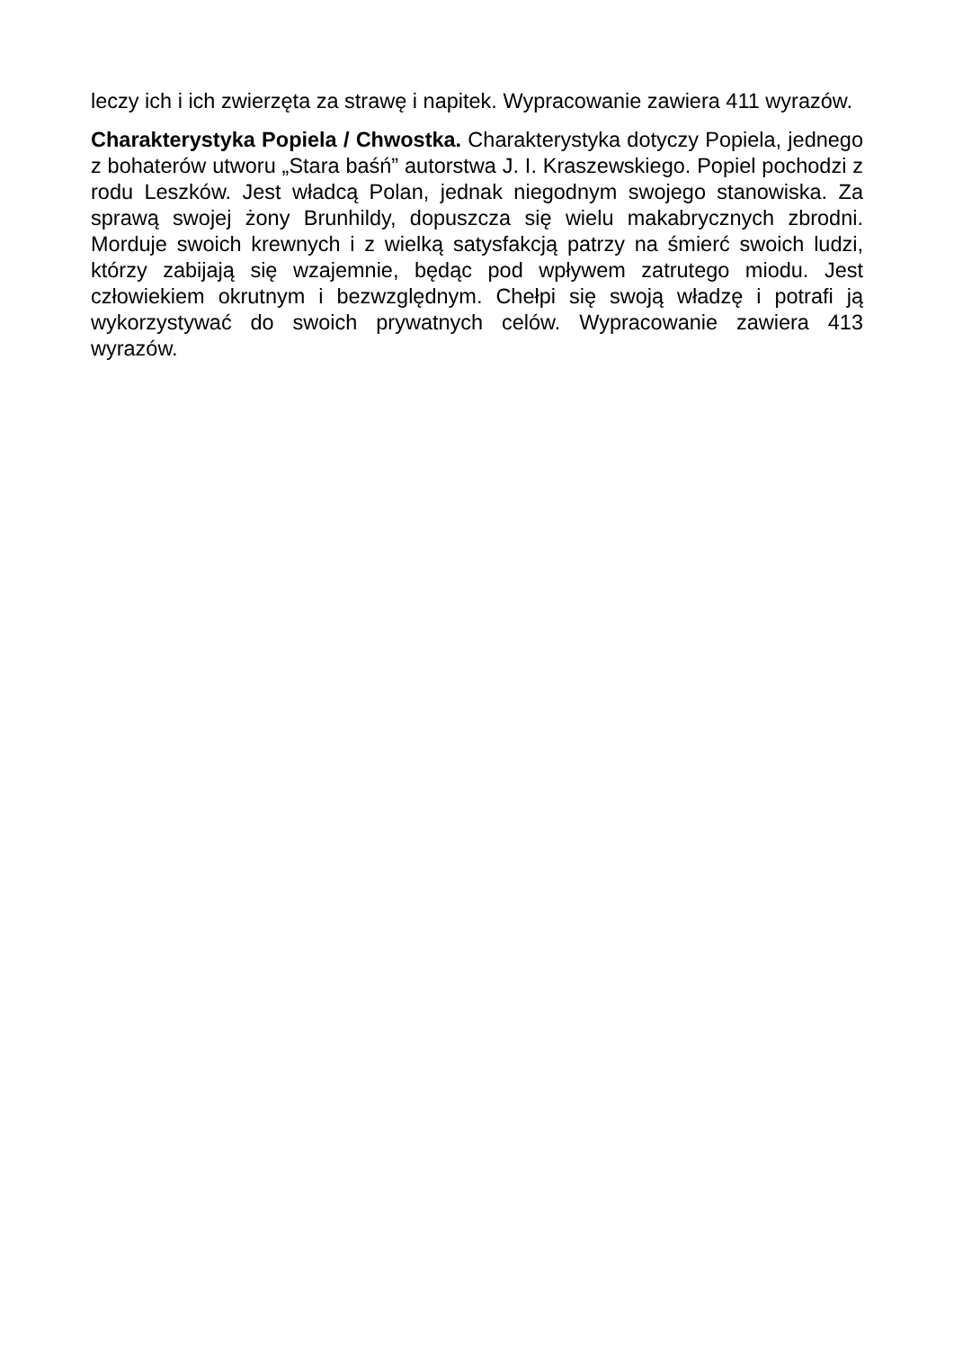leczy ich i ich zwierzęta za strawę i napitek. Wypracowanie zawiera 411 wyrazów.
Charakterystyka Popiela / Chwostka. Charakterystyka dotyczy Popiela, jednego z bohaterów utworu „Stara baśń” autorstwa J. I. Kraszewskiego. Popiel pochodzi z rodu Leszków. Jest władcą Polan, jednak niegodnym swojego stanowiska. Za sprawą swojej żony Brunhildy, dopuszcza się wielu makabrycznych zbrodni. Morduje swoich krewnych i z wielką satysfakcją patrzy na śmierć swoich ludzi, którzy zabijają się wzajemnie, będąc pod wpływem zatrutego miodu. Jest człowiekiem okrutnym i bezwzględnym. Chełpi się swoją władzę i potrafi ją wykorzystywać do swoich prywatnych celów. Wypracowanie zawiera 413 wyrazów.